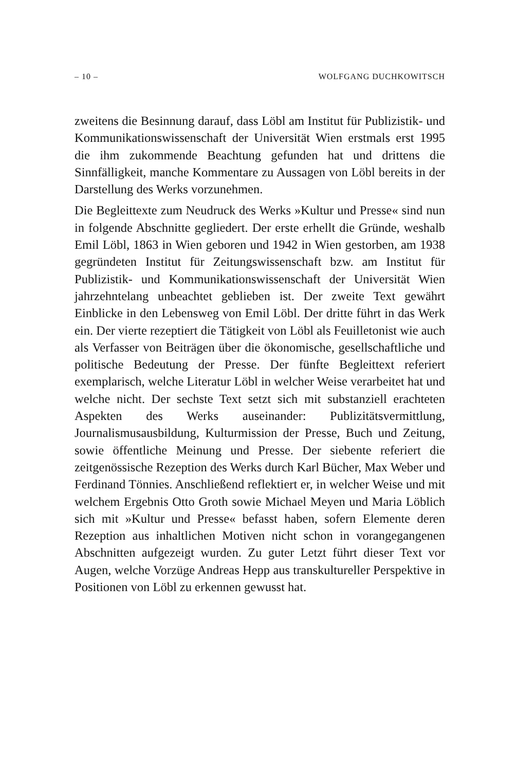– 10 – WOLFGANG DUCHKOWITSCH
zweitens die Besinnung darauf, dass Löbl am Institut für Publizistik- und Kommunikationswissenschaft der Universität Wien erstmals erst 1995 die ihm zukommende Beachtung gefunden hat und drittens die Sinnfälligkeit, manche Kommentare zu Aussagen von Löbl bereits in der Darstellung des Werks vorzunehmen.
Die Begleittexte zum Neudruck des Werks »Kultur und Presse« sind nun in folgende Abschnitte gegliedert. Der erste erhellt die Gründe, weshalb Emil Löbl, 1863 in Wien geboren und 1942 in Wien gestorben, am 1938 gegründeten Institut für Zeitungswissenschaft bzw. am Institut für Publizistik- und Kommunikationswissenschaft der Universität Wien jahrzehntelang unbeachtet geblieben ist. Der zweite Text gewährt Einblicke in den Lebensweg von Emil Löbl. Der dritte führt in das Werk ein. Der vierte rezeptiert die Tätigkeit von Löbl als Feuilletonist wie auch als Verfasser von Beiträgen über die ökonomische, gesellschaftliche und politische Bedeutung der Presse. Der fünfte Begleittext referiert exemplarisch, welche Literatur Löbl in welcher Weise verarbeitet hat und welche nicht. Der sechste Text setzt sich mit substanziell erachteten Aspekten des Werks auseinander: Publizitätsvermittlung, Journalismusausbildung, Kulturmission der Presse, Buch und Zeitung, sowie öffentliche Meinung und Presse. Der siebente referiert die zeitgenössische Rezeption des Werks durch Karl Bücher, Max Weber und Ferdinand Tönnies. Anschließend reflektiert er, in welcher Weise und mit welchem Ergebnis Otto Groth sowie Michael Meyen und Maria Löblich sich mit »Kultur und Presse« befasst haben, sofern Elemente deren Rezeption aus inhaltlichen Motiven nicht schon in vorangegangenen Abschnitten aufgezeigt wurden. Zu guter Letzt führt dieser Text vor Augen, welche Vorzüge Andreas Hepp aus transkultureller Perspektive in Positionen von Löbl zu erkennen gewusst hat.